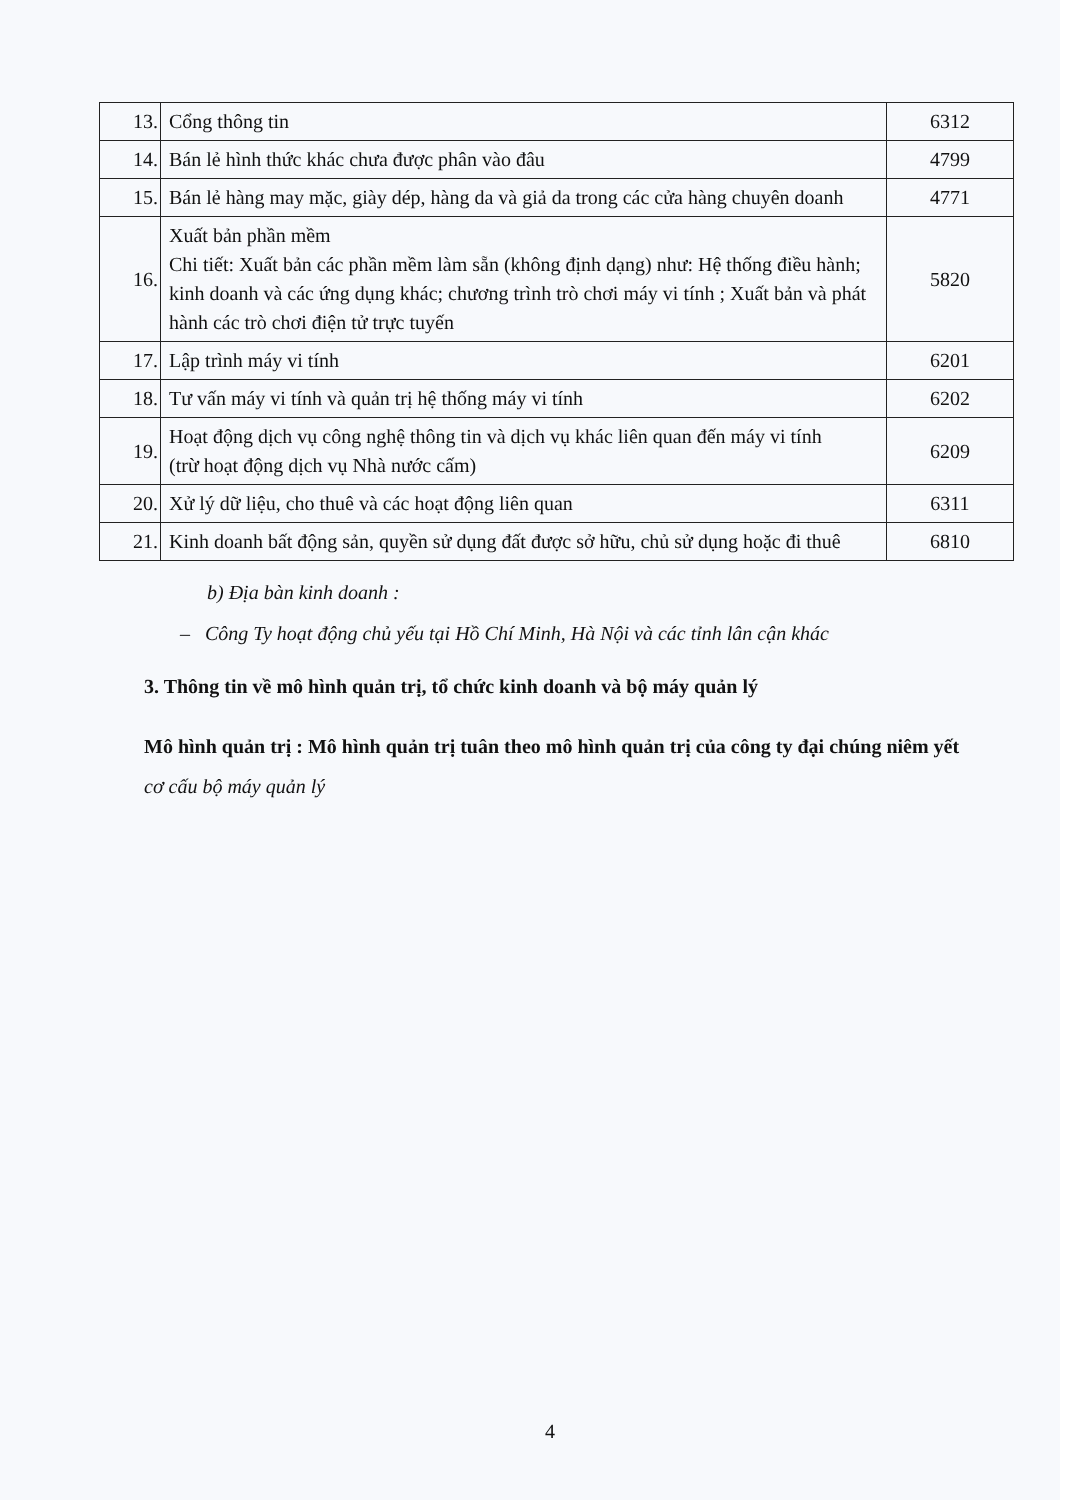| 13. | Cổng thông tin | 6312 |
| 14. | Bán lẻ hình thức khác chưa được phân vào đâu | 4799 |
| 15. | Bán lẻ hàng may mặc, giày dép, hàng da và giả da trong các cửa hàng chuyên doanh | 4771 |
| 16. | Xuất bản phần mềm Chi tiết: Xuất bản các phần mềm làm sẵn (không định dạng) như: Hệ thống điều hành; kinh doanh và các ứng dụng khác; chương trình trò chơi máy vi tính ; Xuất bản và phát hành các trò chơi điện tử trực tuyến | 5820 |
| 17. | Lập trình máy vi tính | 6201 |
| 18. | Tư vấn máy vi tính và quản trị hệ thống máy vi tính | 6202 |
| 19. | Hoạt động dịch vụ công nghệ thông tin và dịch vụ khác liên quan đến máy vi tính (trừ hoạt động dịch vụ Nhà nước cấm) | 6209 |
| 20. | Xử lý dữ liệu, cho thuê và các hoạt động liên quan | 6311 |
| 21. | Kinh doanh bất động sản, quyền sử dụng đất được sở hữu, chủ sử dụng hoặc đi thuê | 6810 |
b) Địa bàn kinh doanh :
– Công Ty hoạt động chủ yếu tại Hồ Chí Minh, Hà Nội và các tỉnh lân cận khác
3. Thông tin về mô hình quản trị, tổ chức kinh doanh và bộ máy quản lý
Mô hình quản trị : Mô hình quản trị tuân theo mô hình quản trị của công ty đại chúng niêm yết cơ cấu bộ máy quản lý
4